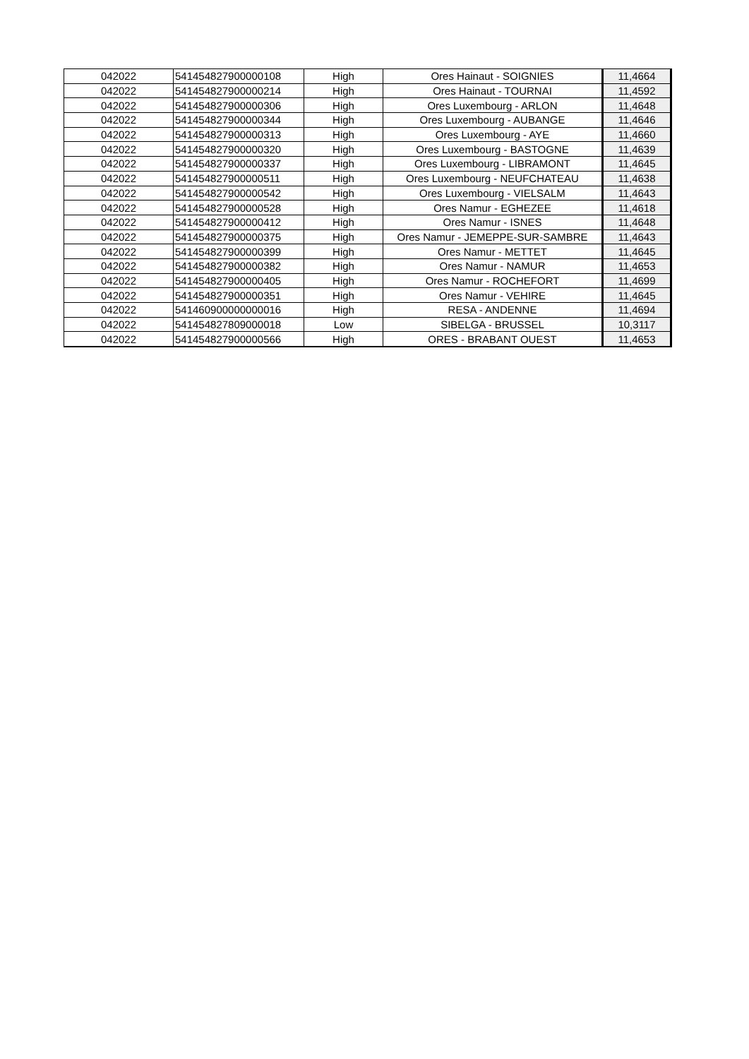| 042022 | 541454827900000108 | High | Ores Hainaut - SOIGNIES | 11,4664 |
| 042022 | 541454827900000214 | High | Ores Hainaut - TOURNAI | 11,4592 |
| 042022 | 541454827900000306 | High | Ores Luxembourg - ARLON | 11,4648 |
| 042022 | 541454827900000344 | High | Ores Luxembourg - AUBANGE | 11,4646 |
| 042022 | 541454827900000313 | High | Ores Luxembourg - AYE | 11,4660 |
| 042022 | 541454827900000320 | High | Ores Luxembourg - BASTOGNE | 11,4639 |
| 042022 | 541454827900000337 | High | Ores Luxembourg - LIBRAMONT | 11,4645 |
| 042022 | 541454827900000511 | High | Ores Luxembourg - NEUFCHATEAU | 11,4638 |
| 042022 | 541454827900000542 | High | Ores Luxembourg - VIELSALM | 11,4643 |
| 042022 | 541454827900000528 | High | Ores Namur - EGHEZEE | 11,4618 |
| 042022 | 541454827900000412 | High | Ores Namur - ISNES | 11,4648 |
| 042022 | 541454827900000375 | High | Ores Namur - JEMEPPE-SUR-SAMBRE | 11,4643 |
| 042022 | 541454827900000399 | High | Ores Namur - METTET | 11,4645 |
| 042022 | 541454827900000382 | High | Ores Namur - NAMUR | 11,4653 |
| 042022 | 541454827900000405 | High | Ores Namur - ROCHEFORT | 11,4699 |
| 042022 | 541454827900000351 | High | Ores Namur - VEHIRE | 11,4645 |
| 042022 | 541460900000000016 | High | RESA - ANDENNE | 11,4694 |
| 042022 | 541454827809000018 | Low | SIBELGA - BRUSSEL | 10,3117 |
| 042022 | 541454827900000566 | High | ORES - BRABANT OUEST | 11,4653 |